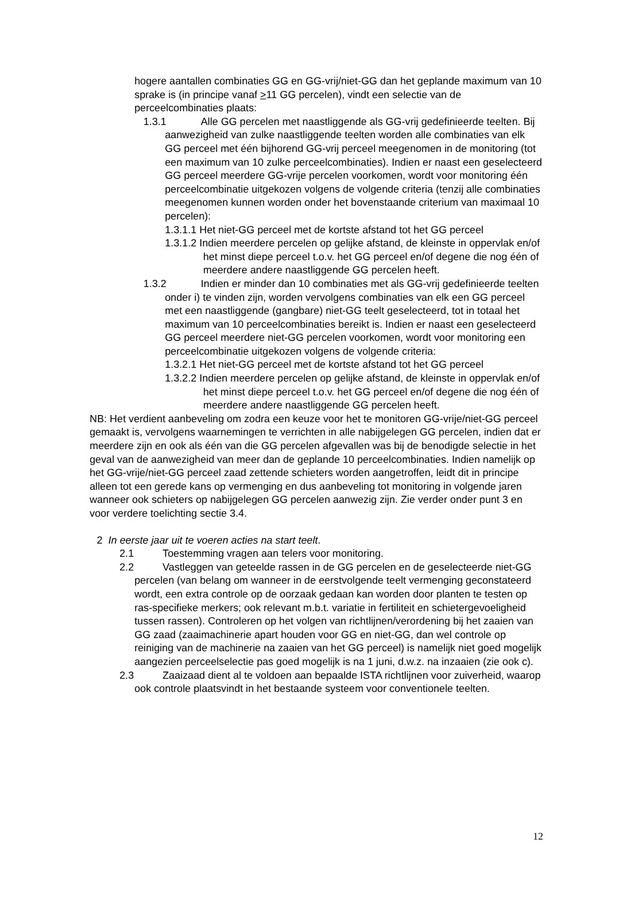hogere aantallen combinaties GG en GG-vrij/niet-GG dan het geplande maximum van 10 sprake is (in principe vanaf >11 GG percelen), vindt een selectie van de perceelcombinaties plaats:
1.3.1 Alle GG percelen met naastliggende als GG-vrij gedefinieerde teelten. Bij aanwezigheid van zulke naastliggende teelten worden alle combinaties van elk GG perceel met één bijhorend GG-vrij perceel meegenomen in de monitoring (tot een maximum van 10 zulke perceelcombinaties). Indien er naast een geselecteerd GG perceel meerdere GG-vrije percelen voorkomen, wordt voor monitoring één perceelcombinatie uitgekozen volgens de volgende criteria (tenzij alle combinaties meegenomen kunnen worden onder het bovenstaande criterium van maximaal 10 percelen):
1.3.1.1 Het niet-GG perceel met de kortste afstand tot het GG perceel
1.3.1.2 Indien meerdere percelen op gelijke afstand, de kleinste in oppervlak en/of het minst diepe perceel t.o.v. het GG perceel en/of degene die nog één of meerdere andere naastliggende GG percelen heeft.
1.3.2 Indien er minder dan 10 combinaties met als GG-vrij gedefinieerde teelten onder i) te vinden zijn, worden vervolgens combinaties van elk een GG perceel met een naastliggende (gangbare) niet-GG teelt geselecteerd, tot in totaal het maximum van 10 perceelcombinaties bereikt is. Indien er naast een geselecteerd GG perceel meerdere niet-GG percelen voorkomen, wordt voor monitoring een perceelcombinatie uitgekozen volgens de volgende criteria:
1.3.2.1 Het niet-GG perceel met de kortste afstand tot het GG perceel
1.3.2.2 Indien meerdere percelen op gelijke afstand, de kleinste in oppervlak en/of het minst diepe perceel t.o.v. het GG perceel en/of degene die nog één of meerdere andere naastliggende GG percelen heeft.
NB: Het verdient aanbeveling om zodra een keuze voor het te monitoren GG-vrije/niet-GG perceel gemaakt is, vervolgens waarnemingen te verrichten in alle nabijgelegen GG percelen, indien dat er meerdere zijn en ook als één van die GG percelen afgevallen was bij de benodigde selectie in het geval van de aanwezigheid van meer dan de geplande 10 perceelcombinaties. Indien namelijk op het GG-vrije/niet-GG perceel zaad zettende schieters worden aangetroffen, leidt dit in principe alleen tot een gerede kans op vermenging en dus aanbeveling tot monitoring in volgende jaren wanneer ook schieters op nabijgelegen GG percelen aanwezig zijn. Zie verder onder punt 3 en voor verdere toelichting sectie 3.4.
2 In eerste jaar uit te voeren acties na start teelt.
2.1 Toestemming vragen aan telers voor monitoring.
2.2 Vastleggen van geteelde rassen in de GG percelen en de geselecteerde niet-GG percelen (van belang om wanneer in de eerstvolgende teelt vermenging geconstateerd wordt, een extra controle op de oorzaak gedaan kan worden door planten te testen op ras-specifieke merkers; ook relevant m.b.t. variatie in fertiliteit en schietergevoeligheid tussen rassen). Controleren op het volgen van richtlijnen/verordening bij het zaaien van GG zaad (zaaimachinerie apart houden voor GG en niet-GG, dan wel controle op reiniging van de machinerie na zaaien van het GG perceel) is namelijk niet goed mogelijk aangezien perceelselectie pas goed mogelijk is na 1 juni, d.w.z. na inzaaien (zie ook c).
2.3 Zaaizaad dient al te voldoen aan bepaalde ISTA richtlijnen voor zuiverheid, waarop ook controle plaatsvindt in het bestaande systeem voor conventionele teelten.
12